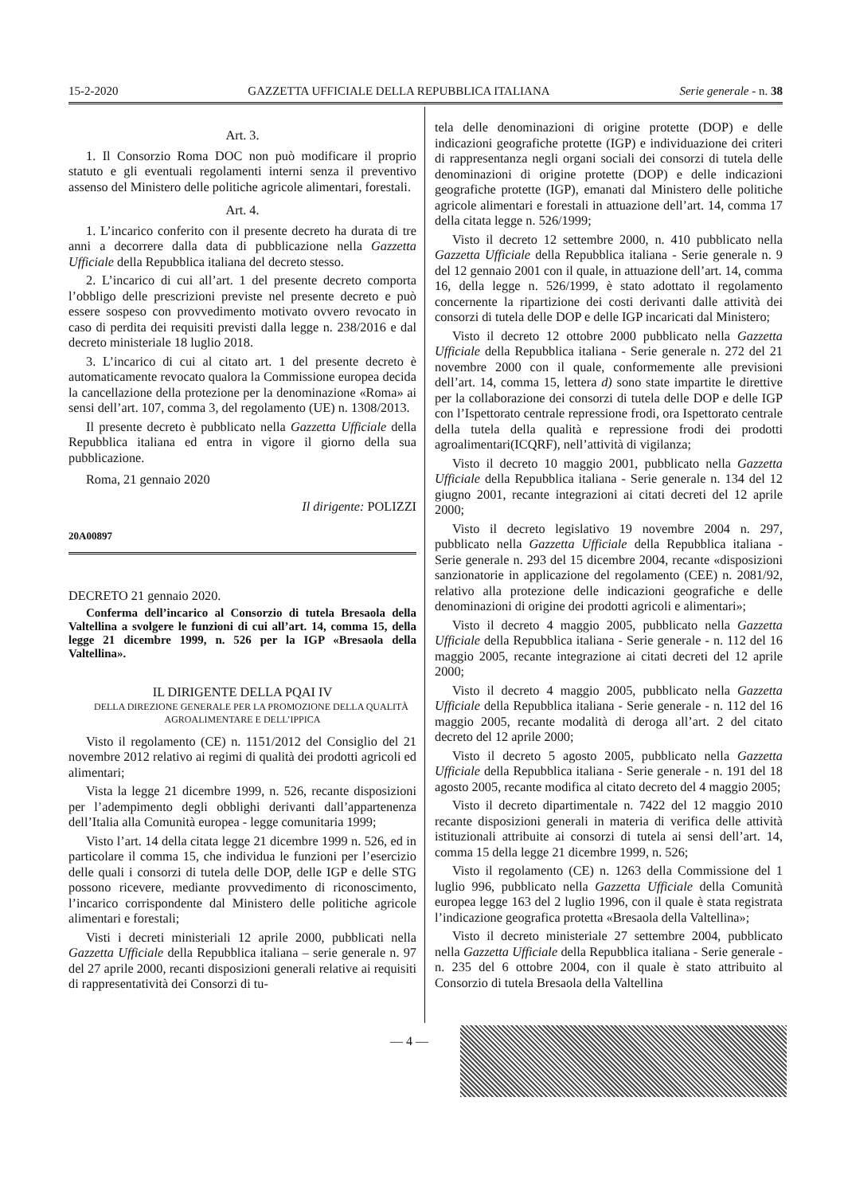15-2-2020 GAZZETTA UFFICIALE DELLA REPUBBLICA ITALIANA Serie generale - n. 38
Art. 3.
1. Il Consorzio Roma DOC non può modificare il proprio statuto e gli eventuali regolamenti interni senza il preventivo assenso del Ministero delle politiche agricole alimentari, forestali.
Art. 4.
1. L’incarico conferito con il presente decreto ha durata di tre anni a decorrere dalla data di pubblicazione nella Gazzetta Ufficiale della Repubblica italiana del decreto stesso.
2. L’incarico di cui all’art. 1 del presente decreto comporta l’obbligo delle prescrizioni previste nel presente decreto e può essere sospeso con provvedimento motivato ovvero revocato in caso di perdita dei requisiti previsti dalla legge n. 238/2016 e dal decreto ministeriale 18 luglio 2018.
3. L’incarico di cui al citato art. 1 del presente decreto è automaticamente revocato qualora la Commissione europea decida la cancellazione della protezione per la denominazione «Roma» ai sensi dell’art. 107, comma 3, del regolamento (UE) n. 1308/2013.
Il presente decreto è pubblicato nella Gazzetta Ufficiale della Repubblica italiana ed entra in vigore il giorno della sua pubblicazione.
Roma, 21 gennaio 2020
Il dirigente: POLIZZI
20A00897
DECRETO 21 gennaio 2020.
Conferma dell’incarico al Consorzio di tutela Bresaola della Valtellina a svolgere le funzioni di cui all’art. 14, comma 15, della legge 21 dicembre 1999, n. 526 per la IGP «Bresaola della Valtellina».
IL DIRIGENTE DELLA PQAI IV
DELLA DIREZIONE GENERALE PER LA PROMOZIONE DELLA QUALITÀ AGROALIMENTARE E DELL’IPPICA
Visto il regolamento (CE) n. 1151/2012 del Consiglio del 21 novembre 2012 relativo ai regimi di qualità dei prodotti agricoli ed alimentari;
Vista la legge 21 dicembre 1999, n. 526, recante disposizioni per l’adempimento degli obblighi derivanti dall’appartenenza dell’Italia alla Comunità europea - legge comunitaria 1999;
Visto l’art. 14 della citata legge 21 dicembre 1999 n. 526, ed in particolare il comma 15, che individua le funzioni per l’esercizio delle quali i consorzi di tutela delle DOP, delle IGP e delle STG possono ricevere, mediante provvedimento di riconoscimento, l’incarico corrispondente dal Ministero delle politiche agricole alimentari e forestali;
Visti i decreti ministeriali 12 aprile 2000, pubblicati nella Gazzetta Ufficiale della Repubblica italiana – serie generale n. 97 del 27 aprile 2000, recanti disposizioni generali relative ai requisiti di rappresentatività dei Consorzi di tu-
tela delle denominazioni di origine protette (DOP) e delle indicazioni geografiche protette (IGP) e individuazione dei criteri di rappresentanza negli organi sociali dei consorzi di tutela delle denominazioni di origine protette (DOP) e delle indicazioni geografiche protette (IGP), emanati dal Ministero delle politiche agricole alimentari e forestali in attuazione dell’art. 14, comma 17 della citata legge n. 526/1999;
Visto il decreto 12 settembre 2000, n. 410 pubblicato nella Gazzetta Ufficiale della Repubblica italiana - Serie generale n. 9 del 12 gennaio 2001 con il quale, in attuazione dell’art. 14, comma 16, della legge n. 526/1999, è stato adottato il regolamento concernente la ripartizione dei costi derivanti dalle attività dei consorzi di tutela delle DOP e delle IGP incaricati dal Ministero;
Visto il decreto 12 ottobre 2000 pubblicato nella Gazzetta Ufficiale della Repubblica italiana - Serie generale n. 272 del 21 novembre 2000 con il quale, conformemente alle previsioni dell’art. 14, comma 15, lettera d) sono state impartite le direttive per la collaborazione dei consorzi di tutela delle DOP e delle IGP con l’Ispettorato centrale repressione frodi, ora Ispettorato centrale della tutela della qualità e repressione frodi dei prodotti agroalimentari(ICQRF), nell’attività di vigilanza;
Visto il decreto 10 maggio 2001, pubblicato nella Gazzetta Ufficiale della Repubblica italiana - Serie generale n. 134 del 12 giugno 2001, recante integrazioni ai citati decreti del 12 aprile 2000;
Visto il decreto legislativo 19 novembre 2004 n. 297, pubblicato nella Gazzetta Ufficiale della Repubblica italiana - Serie generale n. 293 del 15 dicembre 2004, recante «disposizioni sanzionatorie in applicazione del regolamento (CEE) n. 2081/92, relativo alla protezione delle indicazioni geografiche e delle denominazioni di origine dei prodotti agricoli e alimentari»;
Visto il decreto 4 maggio 2005, pubblicato nella Gazzetta Ufficiale della Repubblica italiana - Serie generale - n. 112 del 16 maggio 2005, recante integrazione ai citati decreti del 12 aprile 2000;
Visto il decreto 4 maggio 2005, pubblicato nella Gazzetta Ufficiale della Repubblica italiana - Serie generale - n. 112 del 16 maggio 2005, recante modalità di deroga all’art. 2 del citato decreto del 12 aprile 2000;
Visto il decreto 5 agosto 2005, pubblicato nella Gazzetta Ufficiale della Repubblica italiana - Serie generale - n. 191 del 18 agosto 2005, recante modifica al citato decreto del 4 maggio 2005;
Visto il decreto dipartimentale n. 7422 del 12 maggio 2010 recante disposizioni generali in materia di verifica delle attività istituzionali attribuite ai consorzi di tutela ai sensi dell’art. 14, comma 15 della legge 21 dicembre 1999, n. 526;
Visto il regolamento (CE) n. 1263 della Commissione del 1 luglio 996, pubblicato nella Gazzetta Ufficiale della Comunità europea legge 163 del 2 luglio 1996, con il quale è stata registrata l’indicazione geografica protetta «Bresaola della Valtellina»;
Visto il decreto ministeriale 27 settembre 2004, pubblicato nella Gazzetta Ufficiale della Repubblica italiana - Serie generale - n. 235 del 6 ottobre 2004, con il quale è stato attribuito al Consorzio di tutela Bresaola della Valtellina
— 4 —